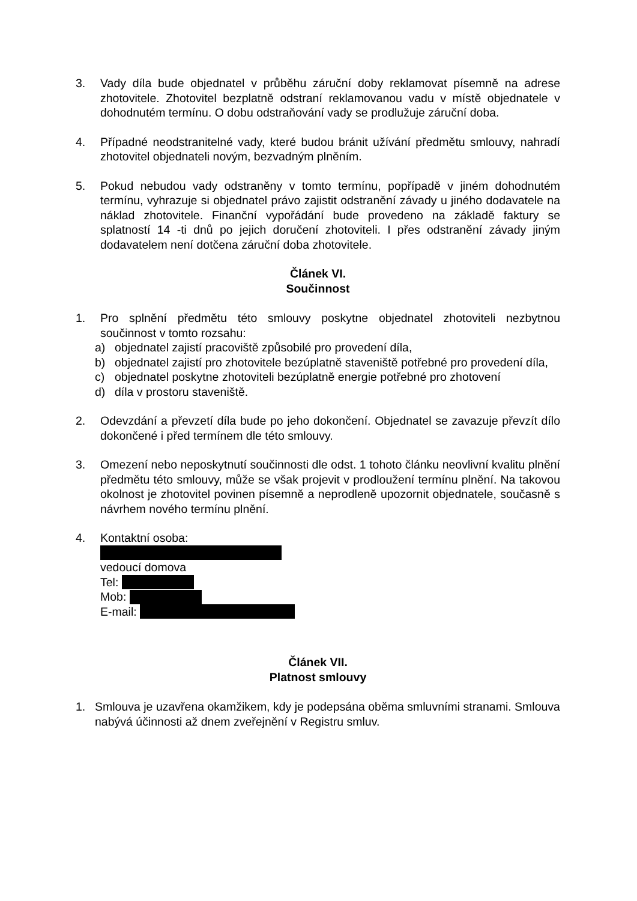3. Vady díla bude objednatel v průběhu záruční doby reklamovat písemně na adrese zhotovitele. Zhotovitel bezplatně odstraní reklamovanou vadu v místě objednatele v dohodnutém termínu. O dobu odstraňování vady se prodlužuje záruční doba.
4. Případné neodstranitelné vady, které budou bránit užívání předmětu smlouvy, nahradí zhotovitel objednateli novým, bezvadným plněním.
5. Pokud nebudou vady odstraněny v tomto termínu, popřípadě v jiném dohodnutém termínu, vyhrazuje si objednatel právo zajistit odstranění závady u jiného dodavatele na náklad zhotovitele. Finanční vypořádání bude provedeno na základě faktury se splatností 14 -ti dnů po jejich doručení zhotoviteli. I přes odstranění závady jiným dodavatelem není dotčena záruční doba zhotovitele.
Článek VI.
Součinnost
1. Pro splnění předmětu této smlouvy poskytne objednatel zhotoviteli nezbytnou součinnost v tomto rozsahu:
a) objednatel zajistí pracoviště způsobilé pro provedení díla,
b) objednatel zajistí pro zhotovitele bezúplatně staveniště potřebné pro provedení díla,
c) objednatel poskytne zhotoviteli bezúplatně energie potřebné pro zhotovení
d) díla v prostoru staveniště.
2. Odevzdání a převzetí díla bude po jeho dokončení. Objednatel se zavazuje převzít dílo dokončené i před termínem dle této smlouvy.
3. Omezení nebo neposkytnutí součinnosti dle odst. 1 tohoto článku neovlivní kvalitu plnění předmětu této smlouvy, může se však projevit v prodloužení termínu plnění. Na takovou okolnost je zhotovitel povinen písemně a neprodleně upozornit objednatele, současně s návrhem nového termínu plnění.
4. Kontaktní osoba:
vedoucí domova
Tel:
Mob:
E-mail:
Článek VII.
Platnost smlouvy
1. Smlouva je uzavřena okamžikem, kdy je podepsána oběma smluvními stranami. Smlouva nabývá účinnosti až dnem zveřejnění v Registru smluv.